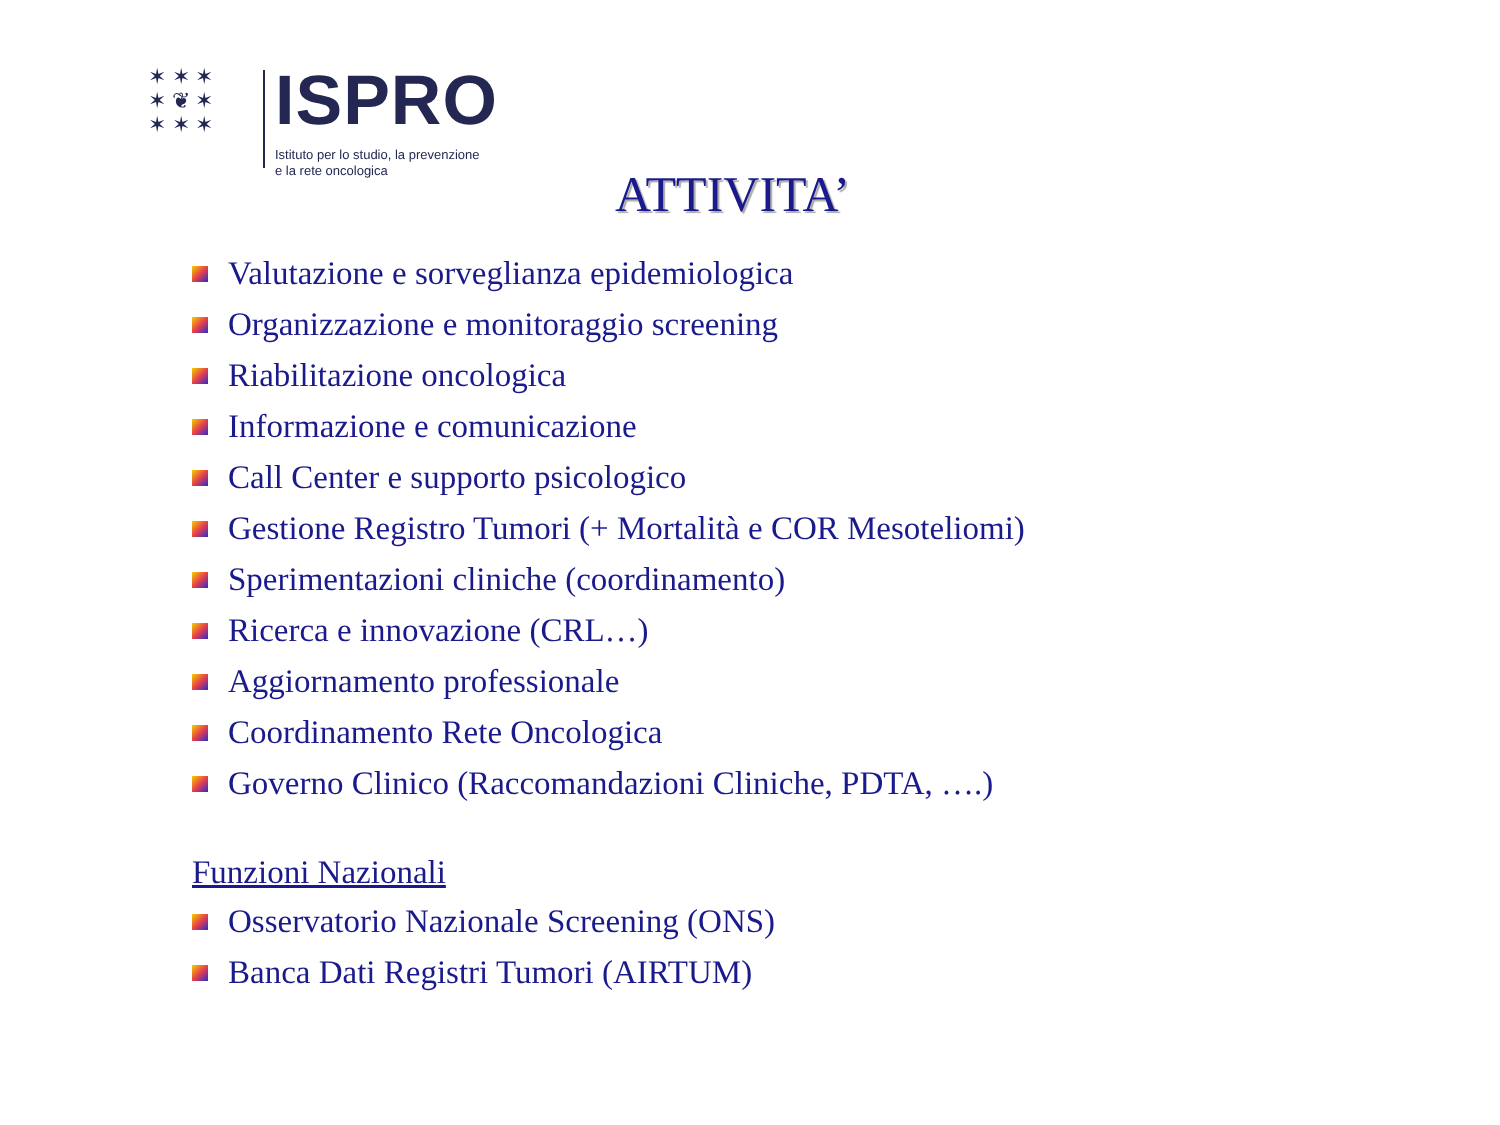✶ ✶ ✶
✶ ❦ ✶
✶ ✶ ✶
ISPRO
Istituto per lo studio, la prevenzione
e la rete oncologica
ATTIVITA’
Valutazione e sorveglianza epidemiologica
Organizzazione e monitoraggio screening
Riabilitazione oncologica
Informazione e comunicazione
Call Center e supporto psicologico
Gestione Registro Tumori (+ Mortalità e COR Mesoteliomi)
Sperimentazioni cliniche (coordinamento)
Ricerca e innovazione (CRL…)
Aggiornamento professionale
Coordinamento Rete Oncologica
Governo Clinico (Raccomandazioni Cliniche, PDTA, ….)
Funzioni Nazionali
Osservatorio Nazionale Screening (ONS)
Banca Dati Registri Tumori (AIRTUM)